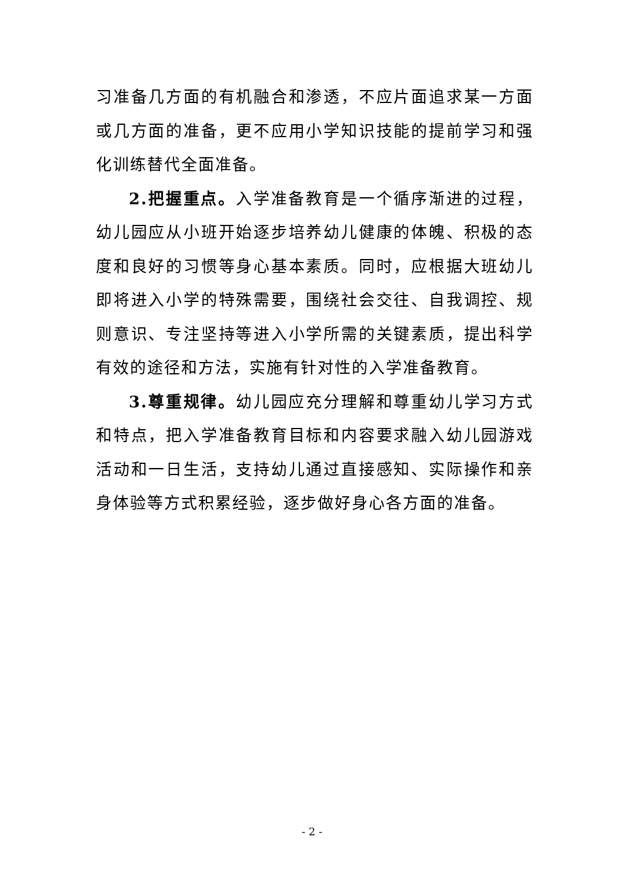习准备几方面的有机融合和渗透，不应片面追求某一方面或几方面的准备，更不应用小学知识技能的提前学习和强化训练替代全面准备。
2.把握重点。入学准备教育是一个循序渐进的过程，幼儿园应从小班开始逐步培养幼儿健康的体魄、积极的态度和良好的习惯等身心基本素质。同时，应根据大班幼儿即将进入小学的特殊需要，围绕社会交往、自我调控、规则意识、专注坚持等进入小学所需的关键素质，提出科学有效的途径和方法，实施有针对性的入学准备教育。
3.尊重规律。幼儿园应充分理解和尊重幼儿学习方式和特点，把入学准备教育目标和内容要求融入幼儿园游戏活动和一日生活，支持幼儿通过直接感知、实际操作和亲身体验等方式积累经验，逐步做好身心各方面的准备。
- 2 -